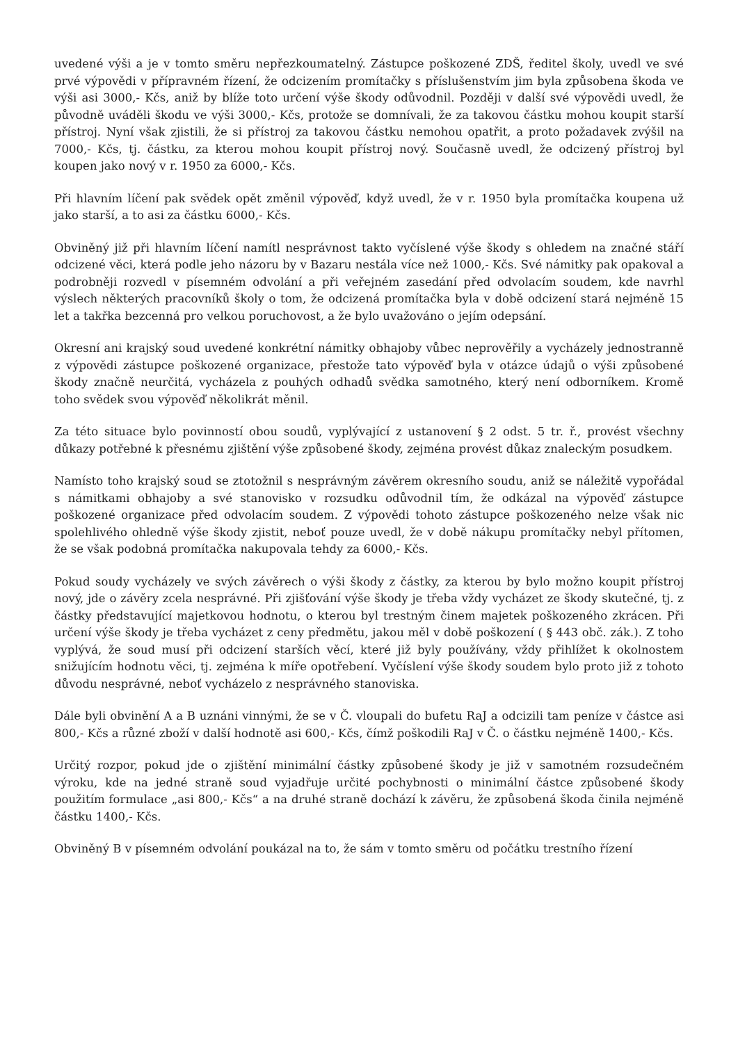uvedené výši a je v tomto směru nepřezkoumatelný. Zástupce poškozené ZDŠ, ředitel školy, uvedl ve své prvé výpovědi v přípravném řízení, že odcizením promítačky s příslušenstvím jim byla způsobena škoda ve výši asi 3000,- Kčs, aniž by blíže toto určení výše škody odůvodnil. Později v další své výpovědi uvedl, že původně uváděli škodu ve výši 3000,- Kčs, protože se domnívali, že za takovou částku mohou koupit starší přístroj. Nyní však zjistili, že si přístroj za takovou částku nemohou opatřit, a proto požadavek zvýšil na 7000,- Kčs, tj. částku, za kterou mohou koupit přístroj nový. Současně uvedl, že odcizený přístroj byl koupen jako nový v r. 1950 za 6000,- Kčs.
Při hlavním líčení pak svědek opět změnil výpověď, když uvedl, že v r. 1950 byla promítačka koupena už jako starší, a to asi za částku 6000,- Kčs.
Obviněný již při hlavním líčení namítl nesprávnost takto vyčíslené výše škody s ohledem na značné stáří odcizené věci, která podle jeho názoru by v Bazaru nestála více než 1000,- Kčs. Své námitky pak opakoval a podrobněji rozvedl v písemném odvolání a při veřejném zasedání před odvolacím soudem, kde navrhl výslech některých pracovníků školy o tom, že odcizená promítačka byla v době odcizení stará nejméně 15 let a takřka bezcenná pro velkou poruchovost, a že bylo uvažováno o jejím odepsání.
Okresní ani krajský soud uvedené konkrétní námitky obhajoby vůbec neprověřily a vycházely jednostranně z výpovědi zástupce poškozené organizace, přestože tato výpověď byla v otázce údajů o výši způsobené škody značně neurčitá, vycházela z pouhých odhadů svědka samotného, který není odborníkem. Kromě toho svědek svou výpověď několikrát měnil.
Za této situace bylo povinností obou soudů, vyplývající z ustanovení § 2 odst. 5 tr. ř., provést všechny důkazy potřebné k přesnému zjištění výše způsobené škody, zejména provést důkaz znaleckým posudkem.
Namísto toho krajský soud se ztotožnil s nesprávným závěrem okresního soudu, aniž se náležitě vypořádal s námitkami obhajoby a své stanovisko v rozsudku odůvodnil tím, že odkázal na výpověď zástupce poškozené organizace před odvolacím soudem. Z výpovědi tohoto zástupce poškozeného nelze však nic spolehlivého ohledně výše škody zjistit, neboť pouze uvedl, že v době nákupu promítačky nebyl přítomen, že se však podobná promítačka nakupovala tehdy za 6000,- Kčs.
Pokud soudy vycházely ve svých závěrech o výši škody z částky, za kterou by bylo možno koupit přístroj nový, jde o závěry zcela nesprávné. Při zjišťování výše škody je třeba vždy vycházet ze škody skutečné, tj. z částky představující majetkovou hodnotu, o kterou byl trestným činem majetek poškozeného zkrácen. Při určení výše škody je třeba vycházet z ceny předmětu, jakou měl v době poškození ( § 443 obč. zák.). Z toho vyplývá, že soud musí při odcizení starších věcí, které již byly používány, vždy přihlížet k okolnostem snižujícím hodnotu věci, tj. zejména k míře opotřebení. Vyčíslení výše škody soudem bylo proto již z tohoto důvodu nesprávné, neboť vycházelo z nesprávného stanoviska.
Dále byli obvinění A a B uznáni vinnými, že se v Č. vloupali do bufetu RaJ a odcizili tam peníze v částce asi 800,- Kčs a různé zboží v další hodnotě asi 600,- Kčs, čímž poškodili RaJ v Č. o částku nejméně 1400,- Kčs.
Určitý rozpor, pokud jde o zjištění minimální částky způsobené škody je již v samotném rozsudečném výroku, kde na jedné straně soud vyjadřuje určité pochybnosti o minimální částce způsobené škody použitím formulace „asi 800,- Kčs“ a na druhé straně dochází k závěru, že způsobená škoda činila nejméně částku 1400,- Kčs.
Obviněný B v písemném odvolání poukázal na to, že sám v tomto směru od počátku trestního řízení